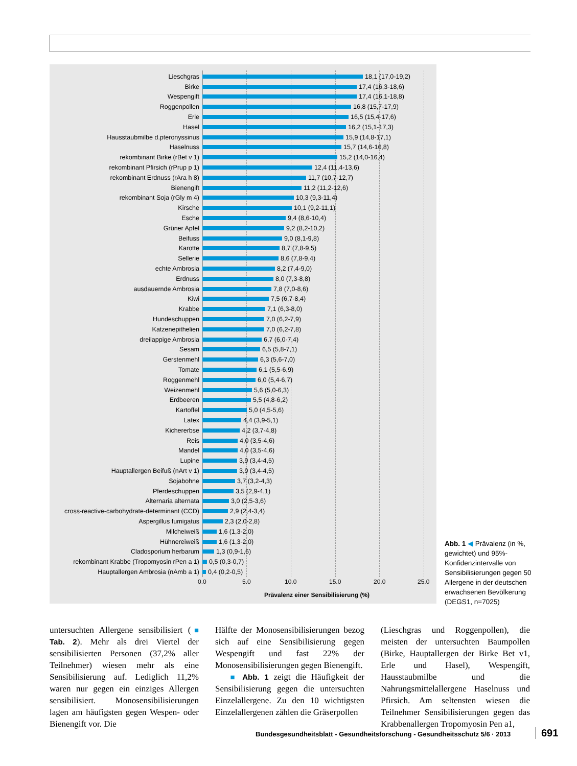Lieschgras 18,1 (17,0-19,2)
Birke 17,4 (16,3-18,6)
Wespengift 17,4 (16,1-18,8)
Roggenpollen 16,8 (15,7-17,9)
Erle 16,5 (15,4-17,6)
Hasel 16,2 (15,1-17,3)
Hausstaubmilbe d.pteronyssinus 15,9 (14,8-17,1)
Haselnuss 15,7 (14,6-16,8)
rekombinant Birke (rBet v 1) 15,2 (14,0-16,4)
rekombinant Pfirsich (rPrup p 1) 12,4 (11,4-13,6)
rekombinant Erdnuss (rAra h 8) 11,7 (10,7-12,7)
Bienengift 11,2 (11,2-12,6)
rekombinant Soja (rGly m 4) 10,3 (9,3-11,4)
Kirsche 10,1 (9,2-11,1)
Esche 9,4 (8,6-10,4)
Grüner Apfel 9,2 (8,2-10,2)
Beifuss 9,0 (8,1-9,8)
Karotte 8,7 (7,8-9,5)
Sellerie 8,6 (7,8-9,4)
echte Ambrosia 8,2 (7,4-9,0)
Erdnuss 8,0 (7,3-8,8)
ausdauernde Ambrosia 7,8 (7,0-8,6)
Kiwi 7,5 (6,7-8,4)
Krabbe 7,1 (6,3-8,0)
Hundeschuppen 7,0 (6,2-7,9)
Katzenepithelien 7,0 (6,2-7,8)
dreilappige Ambrosia 6,7 (6,0-7,4)
Sesam 6,5 (5,8-7,1)
Gerstenmehl 6,3 (5,6-7,0)
Tomate 6,1 (5,5-6,9)
Roggenmehl 6,0 (5,4-6,7)
Weizenmehl 5,6 (5,0-6,3)
Erdbeeren 5,5 (4,8-6,2)
Kartoffel 5,0 (4,5-5,6)
Latex 4,4 (3,9-5,1)
Kichererbse 4,2 (3,7-4,8)
Reis 4,0 (3,5-4,6)
Mandel 4,0 (3,5-4,6)
Lupine 3,9 (3,4-4,5)
Hauptallergen Beifuß (nArt v 1) 3,9 (3,4-4,5)
Sojabohne 3,7 (3,2-4,3)
Pferdeschuppen 3,5 (2,9-4,1)
Alternaria alternata 3,0 (2,5-3,6)
cross-reactive-carbohydrate-determinant (CCD) 2,9 (2,4-3,4)
Aspergillus fumigatus 2,3 (2,0-2,8)
Milcheiweiß 1,6 (1,3-2,0)
Hühnereiweiß 1,6 (1,3-2,0)
Cladosporium herbarum 1,3 (0,9-1,6)
rekombinant Krabbe (Tropomyosin rPen a 1) 0,5 (0,3-0,7)
Hauptallergen Ambrosia (nAmb a 1) 0,4 (0,2-0,5)
0.0 5.0 10.0 15.0 20.0 25.0
Prävalenz einer Sensibilisierung (%)
Abb. 1 ◀ Prävalenz (in %, gewichtet) und 95%-Konfidenzintervalle von Sensibilisierungen gegen 50 Allergene in der deutschen erwachsenen Bevölkerung (DEGS1, n=7025)
untersuchten Allergene sensibilisiert (■ Tab. 2). Mehr als drei Viertel der sensibilisierten Personen (37,2% aller Teilnehmer) wiesen mehr als eine Sensibilisierung auf. Lediglich 11,2% waren nur gegen ein einziges Allergen sensibilisiert. Monosensibilisierungen lagen am häufigsten gegen Wespen- oder Bienengift vor. Die
Hälfte der Monosensibilisierungen bezog sich auf eine Sensibilisierung gegen Wespengift und fast 22% der Monosensibilisierungen gegen Bienengift.
■ Abb. 1 zeigt die Häufigkeit der Sensibilisierung gegen die untersuchten Einzelallergene. Zu den 10 wichtigsten Einzelallergenen zählen die Gräserpollen
(Lieschgras und Roggenpollen), die meisten der untersuchten Baumpollen (Birke, Hauptallergen der Birke Bet v1, Erle und Hasel), Wespengift, Hausstaubmilbe und die Nahrungsmittelallergene Haselnuss und Pfirsich. Am seltensten wiesen die Teilnehmer Sensibilisierungen gegen das Krabbenallergen Tropomyosin Pen a1,
Bundesgesundheitsblatt - Gesundheitsforschung - Gesundheitsschutz 5/6 · 2013
691